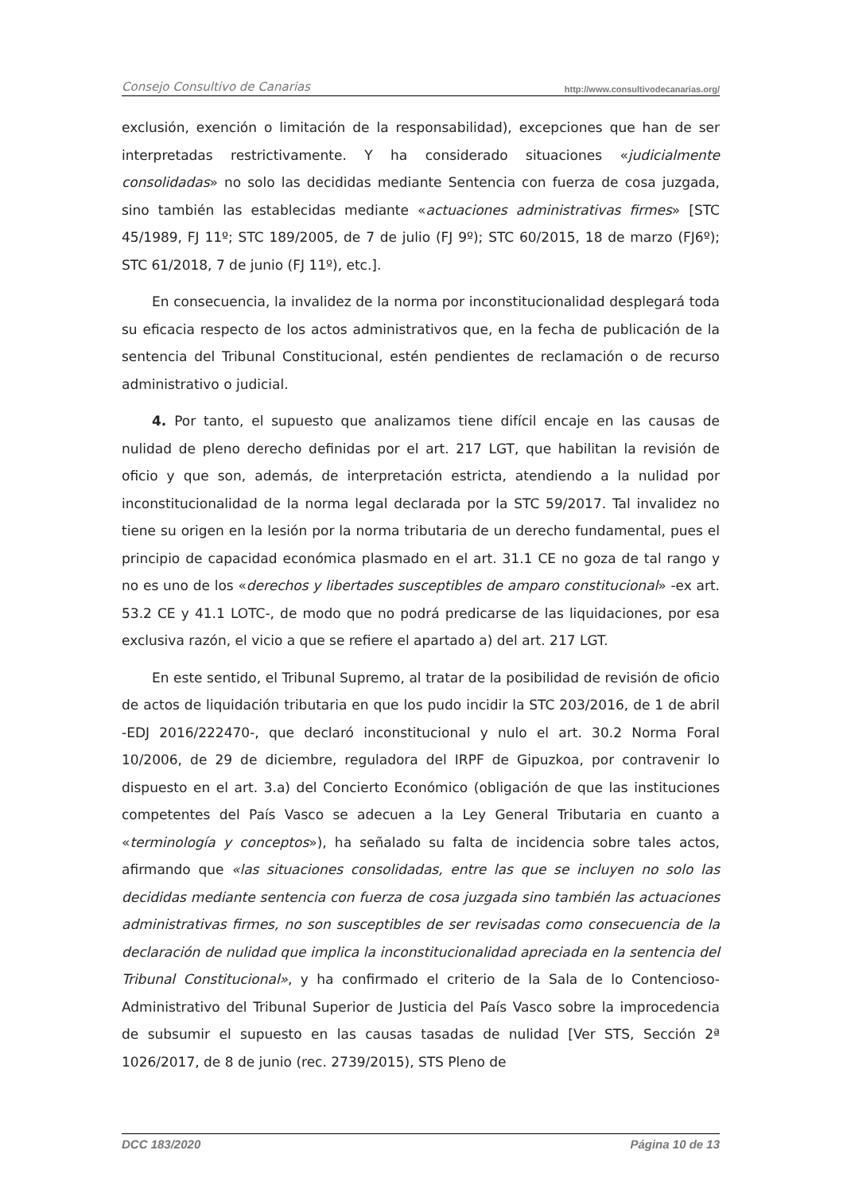Consejo Consultivo de Canarias http://www.consultivodecanarias.org/
exclusión, exención o limitación de la responsabilidad), excepciones que han de ser interpretadas restrictivamente. Y ha considerado situaciones «judicialmente consolidadas» no solo las decididas mediante Sentencia con fuerza de cosa juzgada, sino también las establecidas mediante «actuaciones administrativas firmes» [STC 45/1989, FJ 11º; STC 189/2005, de 7 de julio (FJ 9º); STC 60/2015, 18 de marzo (FJ6º); STC 61/2018, 7 de junio (FJ 11º), etc.].
En consecuencia, la invalidez de la norma por inconstitucionalidad desplegará toda su eficacia respecto de los actos administrativos que, en la fecha de publicación de la sentencia del Tribunal Constitucional, estén pendientes de reclamación o de recurso administrativo o judicial.
4. Por tanto, el supuesto que analizamos tiene difícil encaje en las causas de nulidad de pleno derecho definidas por el art. 217 LGT, que habilitan la revisión de oficio y que son, además, de interpretación estricta, atendiendo a la nulidad por inconstitucionalidad de la norma legal declarada por la STC 59/2017. Tal invalidez no tiene su origen en la lesión por la norma tributaria de un derecho fundamental, pues el principio de capacidad económica plasmado en el art. 31.1 CE no goza de tal rango y no es uno de los «derechos y libertades susceptibles de amparo constitucional» -ex art. 53.2 CE y 41.1 LOTC-, de modo que no podrá predicarse de las liquidaciones, por esa exclusiva razón, el vicio a que se refiere el apartado a) del art. 217 LGT.
En este sentido, el Tribunal Supremo, al tratar de la posibilidad de revisión de oficio de actos de liquidación tributaria en que los pudo incidir la STC 203/2016, de 1 de abril -EDJ 2016/222470-, que declaró inconstitucional y nulo el art. 30.2 Norma Foral 10/2006, de 29 de diciembre, reguladora del IRPF de Gipuzkoa, por contravenir lo dispuesto en el art. 3.a) del Concierto Económico (obligación de que las instituciones competentes del País Vasco se adecuen a la Ley General Tributaria en cuanto a «terminología y conceptos»), ha señalado su falta de incidencia sobre tales actos, afirmando que «las situaciones consolidadas, entre las que se incluyen no solo las decididas mediante sentencia con fuerza de cosa juzgada sino también las actuaciones administrativas firmes, no son susceptibles de ser revisadas como consecuencia de la declaración de nulidad que implica la inconstitucionalidad apreciada en la sentencia del Tribunal Constitucional», y ha confirmado el criterio de la Sala de lo Contencioso-Administrativo del Tribunal Superior de Justicia del País Vasco sobre la improcedencia de subsumir el supuesto en las causas tasadas de nulidad [Ver STS, Sección 2ª 1026/2017, de 8 de junio (rec. 2739/2015), STS Pleno de
DCC 183/2020 Página 10 de 13